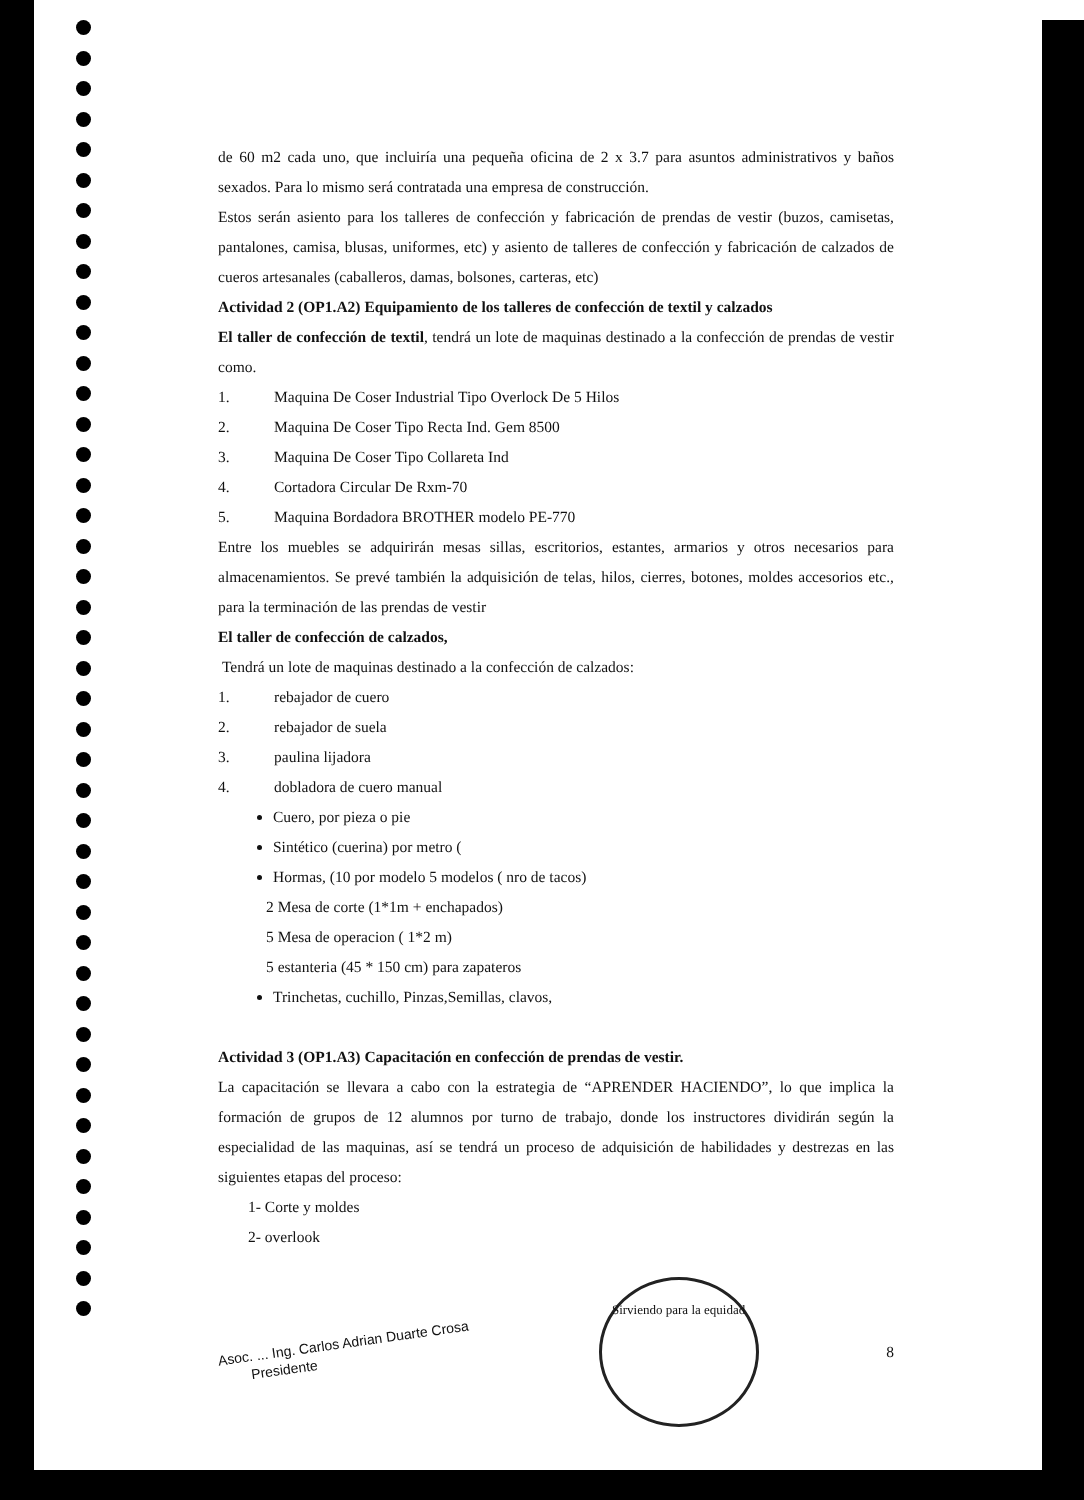de 60 m2 cada uno, que incluiría una pequeña oficina de 2 x 3.7 para asuntos administrativos y baños sexados. Para lo mismo será contratada una empresa de construcción.
Estos serán asiento para los talleres de confección y fabricación de prendas de vestir (buzos, camisetas, pantalones, camisa, blusas, uniformes, etc) y asiento de talleres de confección y fabricación de calzados de cueros artesanales (caballeros, damas, bolsones, carteras, etc)
Actividad 2 (OP1.A2) Equipamiento de los talleres de confección de textil y calzados
El taller de confección de textil, tendrá un lote de maquinas destinado a la confección de prendas de vestir como.
1. Maquina De Coser Industrial Tipo Overlock De 5 Hilos
2. Maquina De Coser Tipo Recta Ind. Gem 8500
3. Maquina De Coser Tipo Collareta Ind
4. Cortadora Circular De Rxm-70
5. Maquina Bordadora BROTHER modelo PE-770
Entre los muebles se adquirirán mesas sillas, escritorios, estantes, armarios y otros necesarios para almacenamientos. Se prevé también la adquisición de telas, hilos, cierres, botones, moldes accesorios etc., para la terminación de las prendas de vestir
El taller de confección de calzados,
Tendrá un lote de maquinas destinado a la confección de calzados:
1. rebajador de cuero
2. rebajador de suela
3. paulina lijadora
4. dobladora de cuero manual
Cuero, por pieza o pie
Sintético (cuerina) por metro (
Hormas, (10 por modelo 5 modelos ( nro de tacos)
2 Mesa de corte (1*1m + enchapados)
5 Mesa de operacion ( 1*2 m)
5 estanteria (45 * 150 cm) para zapateros
Trinchetas, cuchillo, Pinzas,Semillas, clavos,
Actividad 3 (OP1.A3) Capacitación en confección de prendas de vestir.
La capacitación se llevara a cabo con la estrategia de “APRENDER HACIENDO”, lo que implica la formación de grupos de 12 alumnos por turno de trabajo, donde los instructores dividirán según la especialidad de las maquinas, así se tendrá un proceso de adquisición de habilidades y destrezas en las siguientes etapas del proceso:
1- Corte y moldes
2- overlook
Asoc. ... Ing. Carlos Adrian Duarte Crosa
Presidente
Sirviendo para la equidad
8